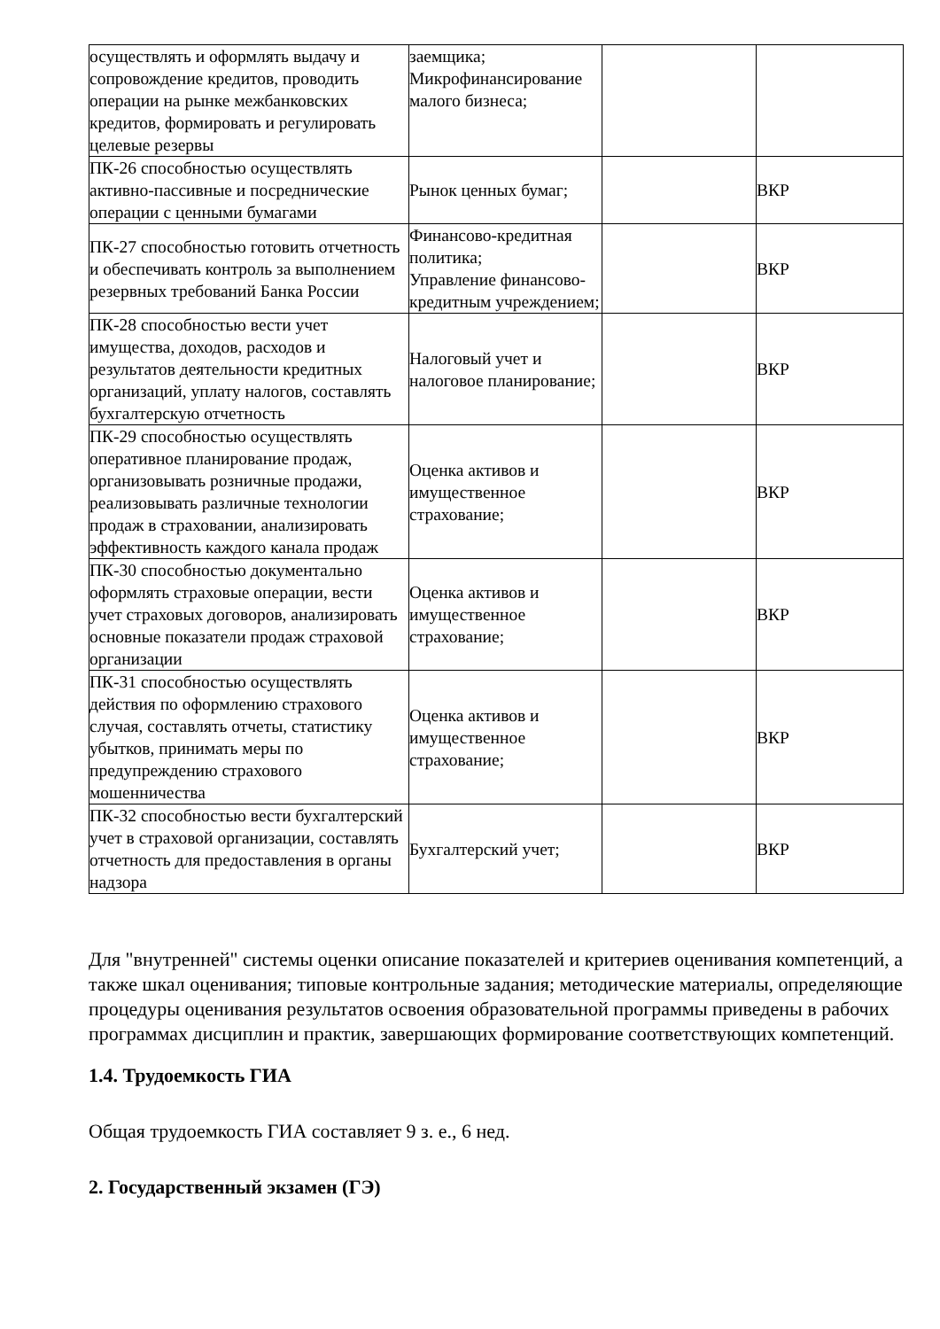| осуществлять и оформлять выдачу и сопровождение кредитов, проводить операции на рынке межбанковских кредитов, формировать и регулировать целевые резервы | заемщика; Микрофинансирование малого бизнеса; | | |
| ПК-26 способностью осуществлять активно-пассивные и посреднические операции с ценными бумагами | Рынок ценных бумаг; | | ВКР |
| ПК-27 способностью готовить отчетность и обеспечивать контроль за выполнением резервных требований Банка России | Финансово-кредитная политика; Управление финансово-кредитным учреждением; | | ВКР |
| ПК-28 способностью вести учет имущества, доходов, расходов и результатов деятельности кредитных организаций, уплату налогов, составлять бухгалтерскую отчетность | Налоговый учет и налоговое планирование; | | ВКР |
| ПК-29 способностью осуществлять оперативное планирование продаж, организовывать розничные продажи, реализовывать различные технологии продаж в страховании, анализировать эффективность каждого канала продаж | Оценка активов и имущественное страхование; | | ВКР |
| ПК-30 способностью документально оформлять страховые операции, вести учет страховых договоров, анализировать основные показатели продаж страховой организации | Оценка активов и имущественное страхование; | | ВКР |
| ПК-31 способностью осуществлять действия по оформлению страхового случая, составлять отчеты, статистику убытков, принимать меры по предупреждению страхового мошенничества | Оценка активов и имущественное страхование; | | ВКР |
| ПК-32 способностью вести бухгалтерский учет в страховой организации, составлять отчетность для предоставления в органы надзора | Бухгалтерский учет; | | ВКР |
Для "внутренней" системы оценки описание показателей и критериев оценивания компетенций, а также шкал оценивания; типовые контрольные задания; методические материалы, определяющие процедуры оценивания результатов освоения образовательной программы приведены в рабочих программах дисциплин и практик, завершающих формирование соответствующих компетенций.
1.4. Трудоемкость ГИА
Общая трудоемкость ГИА составляет 9 з. е., 6 нед.
2. Государственный экзамен (ГЭ)